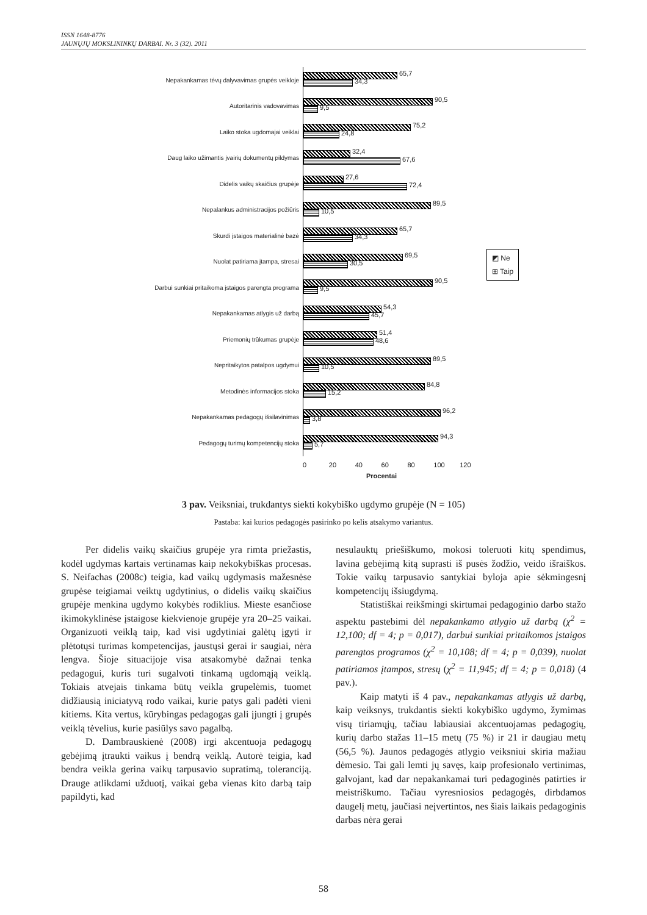ISSN 1648-8776
JAUNŲJŲ MOKSLININKŲ DARBAI. Nr. 3 (32). 2011
Nepakankamas tėvų dalyvavimas grupės veikloje
65,7
34,3
Autoritarinis vadovavimas
90,5
9,5
Laiko stoka ugdomajai veiklai
75,2
24,8
Daug laiko užimantis įvairių dokumentų pildymas
32,4
67,6
Didelis vaikų skaičius grupėje
27,6
72,4
Nepalankus administracijos požiūris
89,5
10,5
Skurdi įstaigos materialinė bazė
65,7
34,3
Nuolat patiriama įtampa, stresai
69,5
30,5
Darbui sunkiai pritaikoma įstaigos parengta programa
90,5
9,5
Nepakankamas atlygis už darbą
54,3
45,7
Priemonių trūkumas grupėje
51,4
48,6
Nepritaikytos patalpos ugdymui
89,5
10,5
Metodinės informacijos stoka
84,8
15,2
Nepakankamas pedagogų išsilavinimas
96,2
3,8
Pedagogų turimų kompetencijų stoka
94,3
5,7
0 20 40 60 80 100 120
Procentai
◩ Ne
⊞ Taip
3 pav. Veiksniai, trukdantys siekti kokybiško ugdymo grupėje (N = 105)
Pastaba: kai kurios pedagogės pasirinko po kelis atsakymo variantus.
Per didelis vaikų skaičius grupėje yra rimta priežastis, kodėl ugdymas kartais vertinamas kaip nekokybiškas procesas. S. Neifachas (2008c) teigia, kad vaikų ugdymasis mažesnėse grupėse teigiamai veiktų ugdytinius, o didelis vaikų skaičius grupėje menkina ugdymo kokybės rodiklius. Mieste esančiose ikimokyklinėse įstaigose kiekvienoje grupėje yra 20–25 vaikai. Organizuoti veiklą taip, kad visi ugdytiniai galėtų įgyti ir plėtotųsi turimas kompetencijas, jaustųsi gerai ir saugiai, nėra lengva. Šioje situacijoje visa atsakomybė dažnai tenka pedagogui, kuris turi sugalvoti tinkamą ugdomąją veiklą. Tokiais atvejais tinkama būtų veikla grupelėmis, tuomet didžiausią iniciatyvą rodo vaikai, kurie patys gali padėti vieni kitiems. Kita vertus, kūrybingas pedagogas gali įjungti į grupės veiklą tėvelius, kurie pasiūlys savo pagalbą.
D. Dambrauskienė (2008) irgi akcentuoja pedagogų gebėjimą įtraukti vaikus į bendrą veiklą. Autorė teigia, kad bendra veikla gerina vaikų tarpusavio supratimą, toleranciją. Drauge atlikdami užduotį, vaikai geba vienas kito darbą taip papildyti, kad
nesulauktų priešiškumo, mokosi toleruoti kitų spendimus, lavina gebėjimą kitą suprasti iš pusės žodžio, veido išraiškos. Tokie vaikų tarpusavio santykiai byloja apie sėkmingesnį kompetencijų išsiugdymą.
Statistiškai reikšmingi skirtumai pedagoginio darbo stažo aspektu pastebimi dėl nepakankamo atlygio už darbą (χ<sup>2</sup> = 12,100; df = 4; p = 0,017), darbui sunkiai pritaikomos įstaigos parengtos programos (χ<sup>2</sup> = 10,108; df = 4; p = 0,039), nuolat patiriamos įtampos, stresų (χ<sup>2</sup> = 11,945; df = 4; p = 0,018) (4 pav.).
Kaip matyti iš 4 pav., nepakankamas atlygis už darbą, kaip veiksnys, trukdantis siekti kokybiško ugdymo, žymimas visų tiriamųjų, tačiau labiausiai akcentuojamas pedagogių, kurių darbo stažas 11–15 metų (75 %) ir 21 ir daugiau metų (56,5 %). Jaunos pedagogės atlygio veiksniui skiria mažiau dėmesio. Tai gali lemti jų savęs, kaip profesionalo vertinimas, galvojant, kad dar nepakankamai turi pedagoginės patirties ir meistriškumo. Tačiau vyresniosios pedagogės, dirbdamos daugelį metų, jaučiasi neįvertintos, nes šiais laikais pedagoginis darbas nėra gerai
58